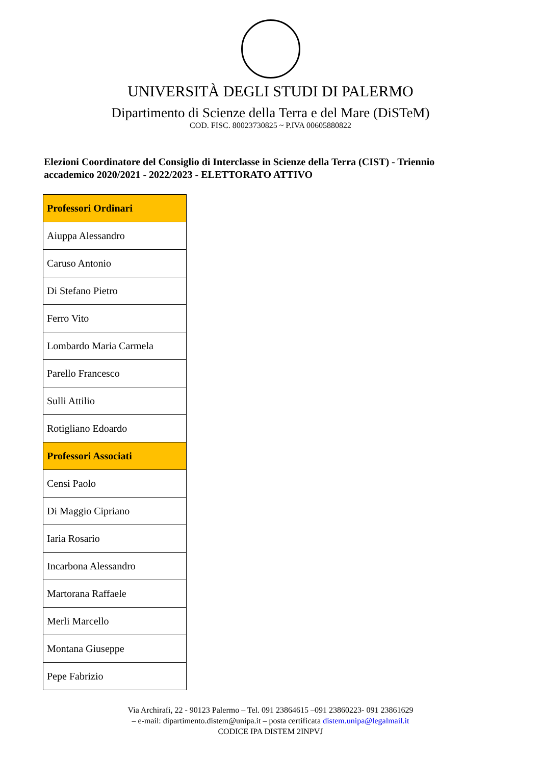UNIVERSITÀ DEGLI STUDI DI PALERMO
Dipartimento di Scienze della Terra e del Mare (DiSTeM)
COD. FISC. 80023730825 ~ P.IVA 00605880822
Elezioni Coordinatore del Consiglio di Interclasse in Scienze della Terra (CIST) - Triennio accademico 2020/2021 - 2022/2023 - ELETTORATO ATTIVO
| Professori Ordinari |
| --- |
| Aiuppa Alessandro |
| Caruso Antonio |
| Di Stefano Pietro |
| Ferro Vito |
| Lombardo Maria Carmela |
| Parello Francesco |
| Sulli Attilio |
| Rotigliano Edoardo |
| Professori Associati |
| Censi Paolo |
| Di Maggio Cipriano |
| Iaria Rosario |
| Incarbona Alessandro |
| Martorana Raffaele |
| Merli Marcello |
| Montana Giuseppe |
| Pepe Fabrizio |
Via Archirafi, 22 - 90123 Palermo – Tel. 091 23864615 –091 23860223- 091 23861629
– e-mail: dipartimento.distem@unipa.it – posta certificata distem.unipa@legalmail.it
CODICE IPA DISTEM 2INPVJ